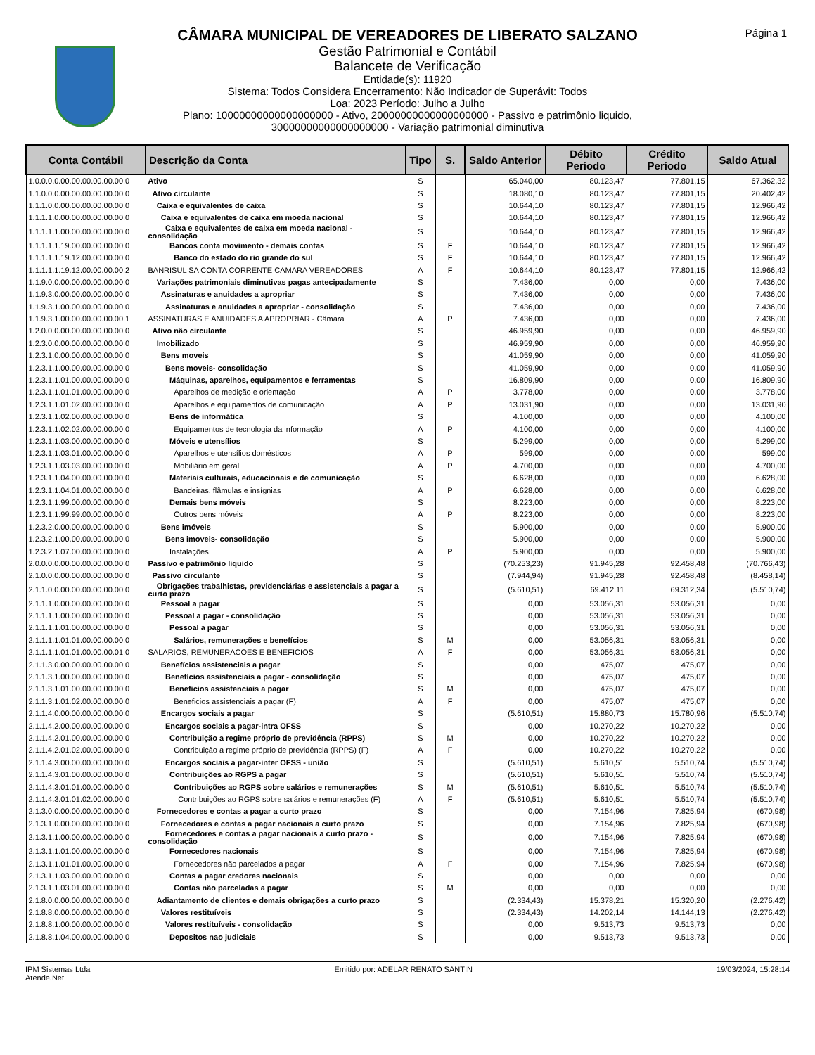Página 1
CÂMARA MUNICIPAL DE VEREADORES DE LIBERATO SALZANO
Gestão Patrimonial e Contábil
Balancete de Verificação
Entidade(s): 11920
Sistema: Todos Considera Encerramento: Não Indicador de Superávit: Todos
Loa: 2023 Período: Julho a Julho
Plano: 10000000000000000000 - Ativo, 20000000000000000000 - Passivo e patrimônio liquido,
30000000000000000000 - Variação patrimonial diminutiva
| Conta Contábil | Descrição da Conta | Tipo | S. | Saldo Anterior | Débito Período | Crédito Período | Saldo Atual |
| --- | --- | --- | --- | --- | --- | --- | --- |
| 1.0.0.0.0.00.00.00.00.00.00.0 | Ativo | S | | 65.040,00 | 80.123,47 | 77.801,15 | 67.362,32 |
| 1.1.0.0.0.00.00.00.00.00.00.0 | Ativo circulante | S | | 18.080,10 | 80.123,47 | 77.801,15 | 20.402,42 |
| 1.1.1.0.0.00.00.00.00.00.00.0 | Caixa e equivalentes de caixa | S | | 10.644,10 | 80.123,47 | 77.801,15 | 12.966,42 |
| 1.1.1.1.0.00.00.00.00.00.00.0 | Caixa e equivalentes de caixa em moeda nacional | S | | 10.644,10 | 80.123,47 | 77.801,15 | 12.966,42 |
| 1.1.1.1.1.00.00.00.00.00.00.0 | Caixa e equivalentes de caixa em moeda nacional - consolidação | S | | 10.644,10 | 80.123,47 | 77.801,15 | 12.966,42 |
| 1.1.1.1.1.19.00.00.00.00.00.0 | Bancos conta movimento - demais contas | S | F | 10.644,10 | 80.123,47 | 77.801,15 | 12.966,42 |
| 1.1.1.1.1.19.12.00.00.00.00.0 | Banco do estado do rio grande do sul | S | F | 10.644,10 | 80.123,47 | 77.801,15 | 12.966,42 |
| 1.1.1.1.1.19.12.00.00.00.00.2 | BANRISUL SA CONTA CORRENTE CAMARA VEREADORES | A | F | 10.644,10 | 80.123,47 | 77.801,15 | 12.966,42 |
| 1.1.9.0.0.00.00.00.00.00.00.0 | Variações patrimoniais diminutivas pagas antecipadamente | S | | 7.436,00 | 0,00 | 0,00 | 7.436,00 |
| 1.1.9.3.0.00.00.00.00.00.00.0 | Assinaturas e anuidades a apropriar | S | | 7.436,00 | 0,00 | 0,00 | 7.436,00 |
| 1.1.9.3.1.00.00.00.00.00.00.0 | Assinaturas e anuidades a apropriar - consolidação | S | | 7.436,00 | 0,00 | 0,00 | 7.436,00 |
| 1.1.9.3.1.00.00.00.00.00.00.1 | ASSINATURAS E ANUIDADES A APROPRIAR - Câmara | A | P | 7.436,00 | 0,00 | 0,00 | 7.436,00 |
| 1.2.0.0.0.00.00.00.00.00.00.0 | Ativo não circulante | S | | 46.959,90 | 0,00 | 0,00 | 46.959,90 |
| 1.2.3.0.0.00.00.00.00.00.00.0 | Imobilizado | S | | 46.959,90 | 0,00 | 0,00 | 46.959,90 |
| 1.2.3.1.0.00.00.00.00.00.00.0 | Bens moveis | S | | 41.059,90 | 0,00 | 0,00 | 41.059,90 |
| 1.2.3.1.1.00.00.00.00.00.00.0 | Bens moveis- consolidação | S | | 41.059,90 | 0,00 | 0,00 | 41.059,90 |
| 1.2.3.1.1.01.00.00.00.00.00.0 | Máquinas, aparelhos, equipamentos e ferramentas | S | | 16.809,90 | 0,00 | 0,00 | 16.809,90 |
| 1.2.3.1.1.01.01.00.00.00.00.0 | Aparelhos de medição e orientação | A | P | 3.778,00 | 0,00 | 0,00 | 3.778,00 |
| 1.2.3.1.1.01.02.00.00.00.00.0 | Aparelhos e equipamentos de comunicação | A | P | 13.031,90 | 0,00 | 0,00 | 13.031,90 |
| 1.2.3.1.1.02.00.00.00.00.00.0 | Bens de informática | S | | 4.100,00 | 0,00 | 0,00 | 4.100,00 |
| 1.2.3.1.1.02.02.00.00.00.00.0 | Equipamentos de tecnologia da informação | A | P | 4.100,00 | 0,00 | 0,00 | 4.100,00 |
| 1.2.3.1.1.03.00.00.00.00.00.0 | Móveis e utensílios | S | | 5.299,00 | 0,00 | 0,00 | 5.299,00 |
| 1.2.3.1.1.03.01.00.00.00.00.0 | Aparelhos e utensílios domésticos | A | P | 599,00 | 0,00 | 0,00 | 599,00 |
| 1.2.3.1.1.03.03.00.00.00.00.0 | Mobiliário em geral | A | P | 4.700,00 | 0,00 | 0,00 | 4.700,00 |
| 1.2.3.1.1.04.00.00.00.00.00.0 | Materiais culturais, educacionais e de comunicação | S | | 6.628,00 | 0,00 | 0,00 | 6.628,00 |
| 1.2.3.1.1.04.01.00.00.00.00.0 | Bandeiras, flâmulas e insígnias | A | P | 6.628,00 | 0,00 | 0,00 | 6.628,00 |
| 1.2.3.1.1.99.00.00.00.00.00.0 | Demais bens móveis | S | | 8.223,00 | 0,00 | 0,00 | 8.223,00 |
| 1.2.3.1.1.99.99.00.00.00.00.0 | Outros bens móveis | A | P | 8.223,00 | 0,00 | 0,00 | 8.223,00 |
| 1.2.3.2.0.00.00.00.00.00.00.0 | Bens imóveis | S | | 5.900,00 | 0,00 | 0,00 | 5.900,00 |
| 1.2.3.2.1.00.00.00.00.00.00.0 | Bens imoveis- consolidação | S | | 5.900,00 | 0,00 | 0,00 | 5.900,00 |
| 1.2.3.2.1.07.00.00.00.00.00.0 | Instalações | A | P | 5.900,00 | 0,00 | 0,00 | 5.900,00 |
| 2.0.0.0.0.00.00.00.00.00.00.0 | Passivo e patrimônio liquido | S | | (70.253,23) | 91.945,28 | 92.458,48 | (70.766,43) |
| 2.1.0.0.0.00.00.00.00.00.00.0 | Passivo circulante | S | | (7.944,94) | 91.945,28 | 92.458,48 | (8.458,14) |
| 2.1.1.0.0.00.00.00.00.00.00.0 | Obrigações trabalhistas, previdenciárias e assistenciais a pagar a curto prazo | S | | (5.610,51) | 69.412,11 | 69.312,34 | (5.510,74) |
| 2.1.1.1.0.00.00.00.00.00.00.0 | Pessoal a pagar | S | | 0,00 | 53.056,31 | 53.056,31 | 0,00 |
| 2.1.1.1.1.00.00.00.00.00.00.0 | Pessoal a pagar - consolidação | S | | 0,00 | 53.056,31 | 53.056,31 | 0,00 |
| 2.1.1.1.1.01.00.00.00.00.00.0 | Pessoal a pagar | S | | 0,00 | 53.056,31 | 53.056,31 | 0,00 |
| 2.1.1.1.1.01.01.00.00.00.00.0 | Salários, remunerações e benefícios | S | M | 0,00 | 53.056,31 | 53.056,31 | 0,00 |
| 2.1.1.1.1.01.01.00.00.00.01.0 | SALARIOS, REMUNERACOES E BENEFICIOS | A | F | 0,00 | 53.056,31 | 53.056,31 | 0,00 |
| 2.1.1.3.0.00.00.00.00.00.00.0 | Benefícios assistenciais a pagar | S | | 0,00 | 475,07 | 475,07 | 0,00 |
| 2.1.1.3.1.00.00.00.00.00.00.0 | Benefícios assistenciais a pagar - consolidação | S | | 0,00 | 475,07 | 475,07 | 0,00 |
| 2.1.1.3.1.01.00.00.00.00.00.0 | Beneficios assistenciais a pagar | S | M | 0,00 | 475,07 | 475,07 | 0,00 |
| 2.1.1.3.1.01.02.00.00.00.00.0 | Beneficios assistenciais a pagar (F) | A | F | 0,00 | 475,07 | 475,07 | 0,00 |
| 2.1.1.4.0.00.00.00.00.00.00.0 | Encargos sociais a pagar | S | | (5.610,51) | 15.880,73 | 15.780,96 | (5.510,74) |
| 2.1.1.4.2.00.00.00.00.00.00.0 | Encargos sociais a pagar-intra OFSS | S | | 0,00 | 10.270,22 | 10.270,22 | 0,00 |
| 2.1.1.4.2.01.00.00.00.00.00.0 | Contribuição a regime próprio de previdência (RPPS) | S | M | 0,00 | 10.270,22 | 10.270,22 | 0,00 |
| 2.1.1.4.2.01.02.00.00.00.00.0 | Contribuição a regime próprio de previdência (RPPS) (F) | A | F | 0,00 | 10.270,22 | 10.270,22 | 0,00 |
| 2.1.1.4.3.00.00.00.00.00.00.0 | Encargos sociais a pagar-inter OFSS - união | S | | (5.610,51) | 5.610,51 | 5.510,74 | (5.510,74) |
| 2.1.1.4.3.01.00.00.00.00.00.0 | Contribuições ao RGPS a pagar | S | | (5.610,51) | 5.610,51 | 5.510,74 | (5.510,74) |
| 2.1.1.4.3.01.01.00.00.00.00.0 | Contribuições ao RGPS sobre salários e remunerações | S | M | (5.610,51) | 5.610,51 | 5.510,74 | (5.510,74) |
| 2.1.1.4.3.01.01.02.00.00.00.0 | Contribuições ao RGPS sobre salários e remunerações (F) | A | F | (5.610,51) | 5.610,51 | 5.510,74 | (5.510,74) |
| 2.1.3.0.0.00.00.00.00.00.00.0 | Fornecedores e contas a pagar a curto prazo | S | | 0,00 | 7.154,96 | 7.825,94 | (670,98) |
| 2.1.3.1.0.00.00.00.00.00.00.0 | Fornecedores e contas a pagar nacionais a curto prazo | S | | 0,00 | 7.154,96 | 7.825,94 | (670,98) |
| 2.1.3.1.1.00.00.00.00.00.00.0 | Fornecedores e contas a pagar nacionais a curto prazo - consolidação | S | | 0,00 | 7.154,96 | 7.825,94 | (670,98) |
| 2.1.3.1.1.01.00.00.00.00.00.0 | Fornecedores nacionais | S | | 0,00 | 7.154,96 | 7.825,94 | (670,98) |
| 2.1.3.1.1.01.01.00.00.00.00.0 | Fornecedores não parcelados a pagar | A | F | 0,00 | 7.154,96 | 7.825,94 | (670,98) |
| 2.1.3.1.1.03.00.00.00.00.00.0 | Contas a pagar credores nacionais | S | | 0,00 | 0,00 | 0,00 | 0,00 |
| 2.1.3.1.1.03.01.00.00.00.00.0 | Contas não parceladas a pagar | S | M | 0,00 | 0,00 | 0,00 | 0,00 |
| 2.1.8.0.0.00.00.00.00.00.00.0 | Adiantamento de clientes e demais obrigações a curto prazo | S | | (2.334,43) | 15.378,21 | 15.320,20 | (2.276,42) |
| 2.1.8.8.0.00.00.00.00.00.00.0 | Valores restituíveis | S | | (2.334,43) | 14.202,14 | 14.144,13 | (2.276,42) |
| 2.1.8.8.1.00.00.00.00.00.00.0 | Valores restituíveis - consolidação | S | | 0,00 | 9.513,73 | 9.513,73 | 0,00 |
| 2.1.8.8.1.04.00.00.00.00.00.0 | Depositos nao judiciais | S | | 0,00 | 9.513,73 | 9.513,73 | 0,00 |
IPM Sistemas Ltda
Atende.Net
Emitido por: ADELAR RENATO SANTIN
19/03/2024, 15:28:14